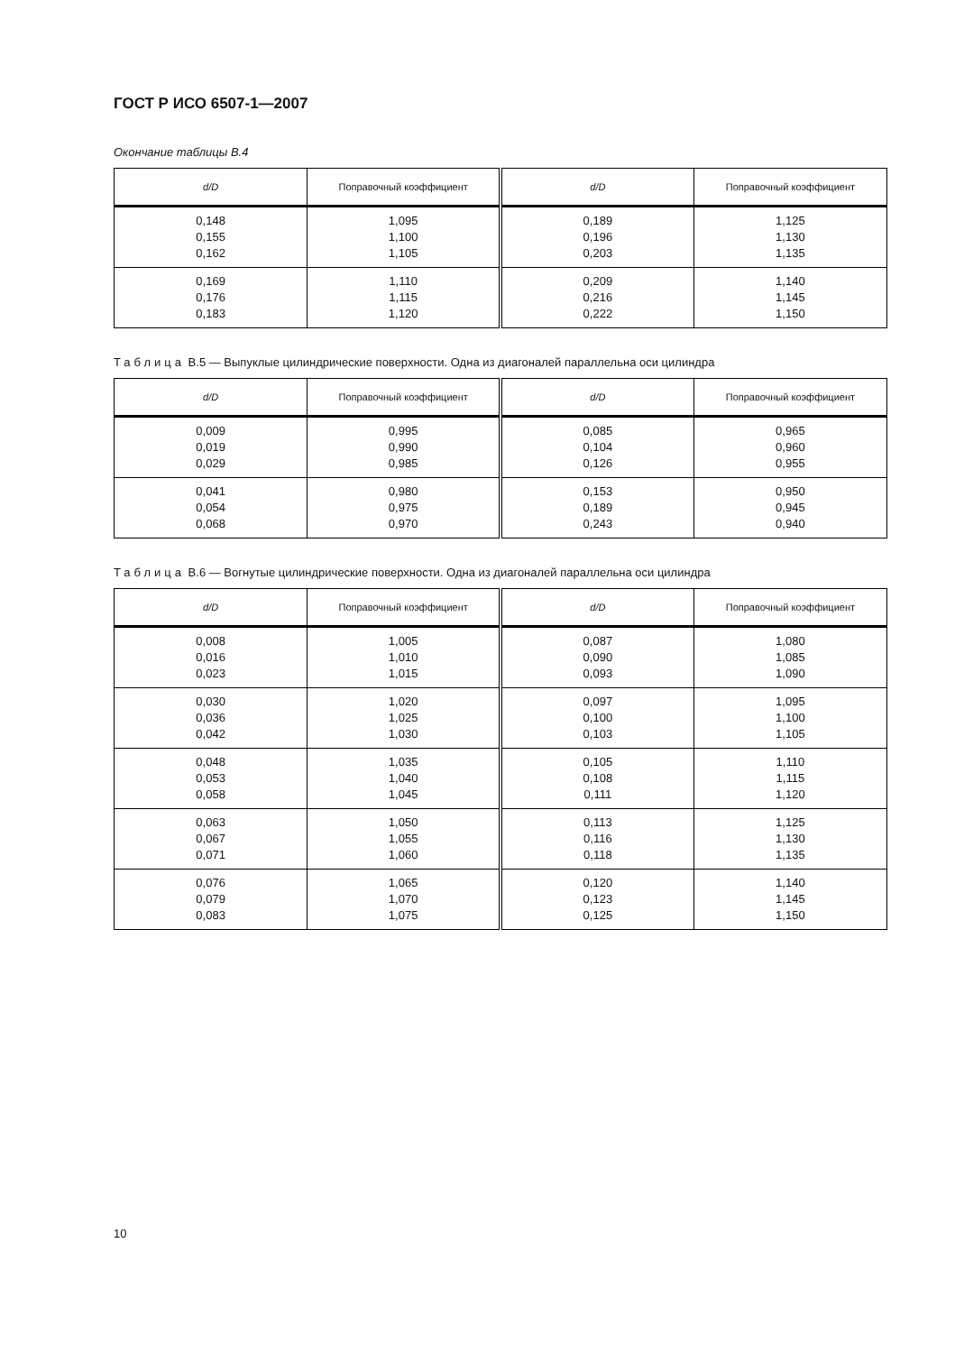ГОСТ Р ИСО 6507-1—2007
Окончание таблицы В.4
| d/D | Поправочный коэффициент | d/D | Поправочный коэффициент |
| --- | --- | --- | --- |
| 0,148 0,155 0,162 | 1,095 1,100 1,105 | 0,189 0,196 0,203 | 1,125 1,130 1,135 |
| 0,169 0,176 0,183 | 1,110 1,115 1,120 | 0,209 0,216 0,222 | 1,140 1,145 1,150 |
Таблица В.5 — Выпуклые цилиндрические поверхности. Одна из диагоналей параллельна оси цилиндра
| d/D | Поправочный коэффициент | d/D | Поправочный коэффициент |
| --- | --- | --- | --- |
| 0,009 0,019 0,029 | 0,995 0,990 0,985 | 0,085 0,104 0,126 | 0,965 0,960 0,955 |
| 0,041 0,054 0,068 | 0,980 0,975 0,970 | 0,153 0,189 0,243 | 0,950 0,945 0,940 |
Таблица В.6 — Вогнутые цилиндрические поверхности. Одна из диагоналей параллельна оси цилиндра
| d/D | Поправочный коэффициент | d/D | Поправочный коэффициент |
| --- | --- | --- | --- |
| 0,008 0,016 0,023 | 1,005 1,010 1,015 | 0,087 0,090 0,093 | 1,080 1,085 1,090 |
| 0,030 0,036 0,042 | 1,020 1,025 1,030 | 0,097 0,100 0,103 | 1,095 1,100 1,105 |
| 0,048 0,053 0,058 | 1,035 1,040 1,045 | 0,105 0,108 0,111 | 1,110 1,115 1,120 |
| 0,063 0,067 0,071 | 1,050 1,055 1,060 | 0,113 0,116 0,118 | 1,125 1,130 1,135 |
| 0,076 0,079 0,083 | 1,065 1,070 1,075 | 0,120 0,123 0,125 | 1,140 1,145 1,150 |
10